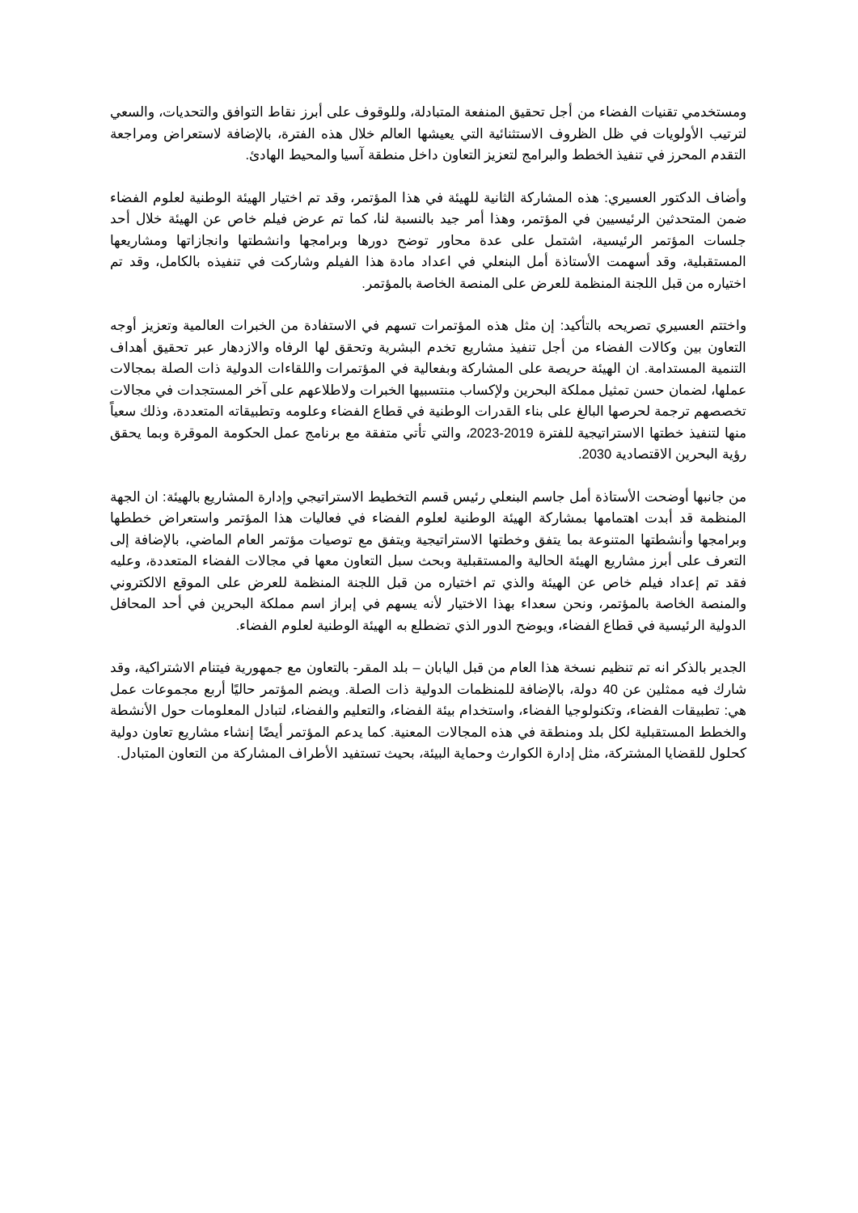ومستخدمي تقنيات الفضاء من أجل تحقيق المنفعة المتبادلة، وللوقوف على أبرز نقاط التوافق والتحديات، والسعي لترتيب الأولويات في ظل الظروف الاستثنائية التي يعيشها العالم خلال هذه الفترة، بالإضافة لاستعراض ومراجعة التقدم المحرز في تنفيذ الخطط والبرامج لتعزيز التعاون داخل منطقة آسيا والمحيط الهادئ.
وأضاف الدكتور العسيري: هذه المشاركة الثانية للهيئة في هذا المؤتمر، وقد تم اختيار الهيئة الوطنية لعلوم الفضاء ضمن المتحدثين الرئيسيين في المؤتمر، وهذا أمر جيد بالنسبة لنا، كما تم عرض فيلم خاص عن الهيئة خلال أحد جلسات المؤتمر الرئيسية، اشتمل على عدة محاور توضح دورها وبرامجها وانشطتها وانجازاتها ومشاريعها المستقبلية، وقد أسهمت الأستاذة أمل البنعلي في اعداد مادة هذا الفيلم وشاركت في تنفيذه بالكامل، وقد تم اختياره من قبل اللجنة المنظمة للعرض على المنصة الخاصة بالمؤتمر.
واختتم العسيري تصريحه بالتأكيد: إن مثل هذه المؤتمرات تسهم في الاستفادة من الخبرات العالمية وتعزيز أوجه التعاون بين وكالات الفضاء من أجل تنفيذ مشاريع تخدم البشرية وتحقق لها الرفاه والازدهار عبر تحقيق أهداف التنمية المستدامة. ان الهيئة حريصة على المشاركة وبفعالية في المؤتمرات واللقاءات الدولية ذات الصلة بمجالات عملها، لضمان حسن تمثيل مملكة البحرين ولإكساب منتسبيها الخبرات ولاطلاعهم على آخر المستجدات في مجالات تخصصهم ترجمة لحرصها البالغ على بناء القدرات الوطنية في قطاع الفضاء وعلومه وتطبيقاته المتعددة، وذلك سعياً منها لتنفيذ خطتها الاستراتيجية للفترة 2019-2023، والتي تأتي متفقة مع برنامج عمل الحكومة الموقرة وبما يحقق رؤية البحرين الاقتصادية 2030.
من جانبها أوضحت الأستاذة أمل جاسم البنعلي رئيس قسم التخطيط الاستراتيجي وإدارة المشاريع بالهيئة: ان الجهة المنظمة قد أبدت اهتمامها بمشاركة الهيئة الوطنية لعلوم الفضاء في فعاليات هذا المؤتمر واستعراض خططها وبرامجها وأنشطتها المتنوعة بما يتفق وخطتها الاستراتيجية ويتفق مع توصيات مؤتمر العام الماضي، بالإضافة إلى التعرف على أبرز مشاريع الهيئة الحالية والمستقبلية وبحث سبل التعاون معها في مجالات الفضاء المتعددة، وعليه فقد تم إعداد فيلم خاص عن الهيئة والذي تم اختياره من قبل اللجنة المنظمة للعرض على الموقع الالكتروني والمنصة الخاصة بالمؤتمر، ونحن سعداء بهذا الاختيار لأنه يسهم في إبراز اسم مملكة البحرين في أحد المحافل الدولية الرئيسية في قطاع الفضاء، ويوضح الدور الذي تضطلع به الهيئة الوطنية لعلوم الفضاء.
الجدير بالذكر انه تم تنظيم نسخة هذا العام من قبل اليابان – بلد المقر- بالتعاون مع جمهورية فيتنام الاشتراكية، وقد شارك فيه ممثلين عن 40 دولة، بالإضافة للمنظمات الدولية ذات الصلة. ويضم المؤتمر حاليًا أربع مجموعات عمل هي: تطبيقات الفضاء، وتكنولوجيا الفضاء، واستخدام بيئة الفضاء، والتعليم والفضاء، لتبادل المعلومات حول الأنشطة والخطط المستقبلية لكل بلد ومنطقة في هذه المجالات المعنية. كما يدعم المؤتمر أيضًا إنشاء مشاريع تعاون دولية كحلول للقضايا المشتركة، مثل إدارة الكوارث وحماية البيئة، بحيث تستفيد الأطراف المشاركة من التعاون المتبادل.